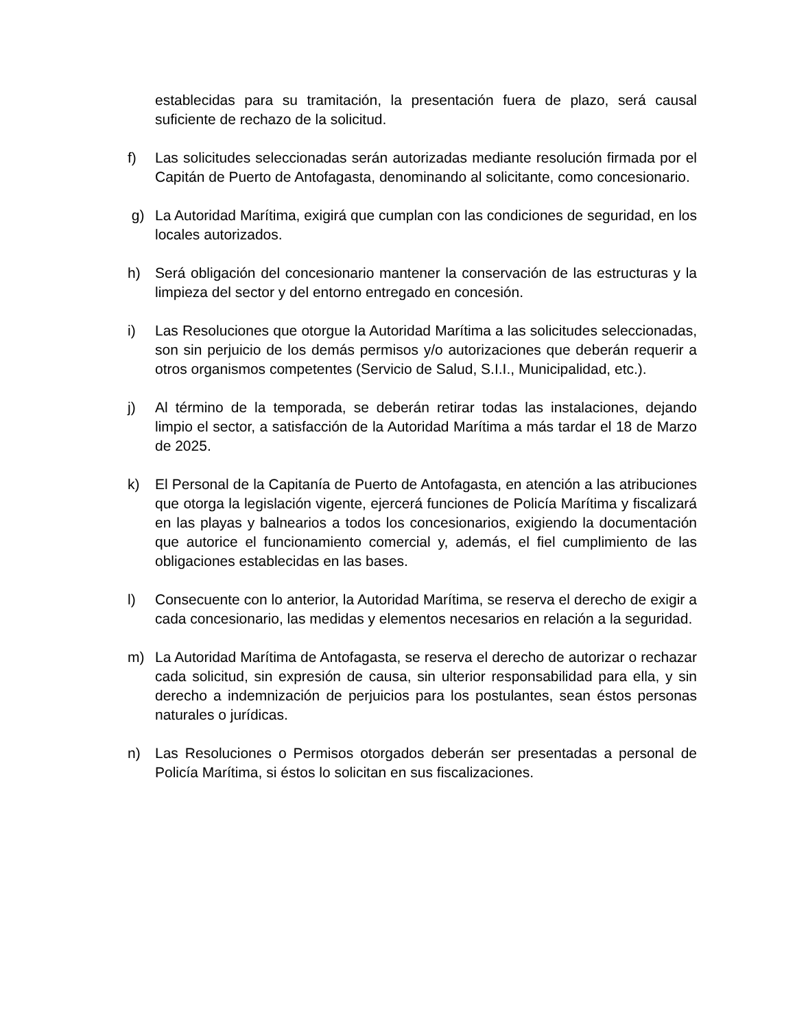establecidas para su tramitación, la presentación fuera de plazo, será causal suficiente de rechazo de la solicitud.
f) Las solicitudes seleccionadas serán autorizadas mediante resolución firmada por el Capitán de Puerto de Antofagasta, denominando al solicitante, como concesionario.
g) La Autoridad Marítima, exigirá que cumplan con las condiciones de seguridad, en los locales autorizados.
h) Será obligación del concesionario mantener la conservación de las estructuras y la limpieza del sector y del entorno entregado en concesión.
i) Las Resoluciones que otorgue la Autoridad Marítima a las solicitudes seleccionadas, son sin perjuicio de los demás permisos y/o autorizaciones que deberán requerir a otros organismos competentes (Servicio de Salud, S.I.I., Municipalidad, etc.).
j) Al término de la temporada, se deberán retirar todas las instalaciones, dejando limpio el sector, a satisfacción de la Autoridad Marítima a más tardar el 18 de Marzo de 2025.
k) El Personal de la Capitanía de Puerto de Antofagasta, en atención a las atribuciones que otorga la legislación vigente, ejercerá funciones de Policía Marítima y fiscalizará en las playas y balnearios a todos los concesionarios, exigiendo la documentación que autorice el funcionamiento comercial y, además, el fiel cumplimiento de las obligaciones establecidas en las bases.
l) Consecuente con lo anterior, la Autoridad Marítima, se reserva el derecho de exigir a cada concesionario, las medidas y elementos necesarios en relación a la seguridad.
m) La Autoridad Marítima de Antofagasta, se reserva el derecho de autorizar o rechazar cada solicitud, sin expresión de causa, sin ulterior responsabilidad para ella, y sin derecho a indemnización de perjuicios para los postulantes, sean éstos personas naturales o jurídicas.
n) Las Resoluciones o Permisos otorgados deberán ser presentadas a personal de Policía Marítima, si éstos lo solicitan en sus fiscalizaciones.